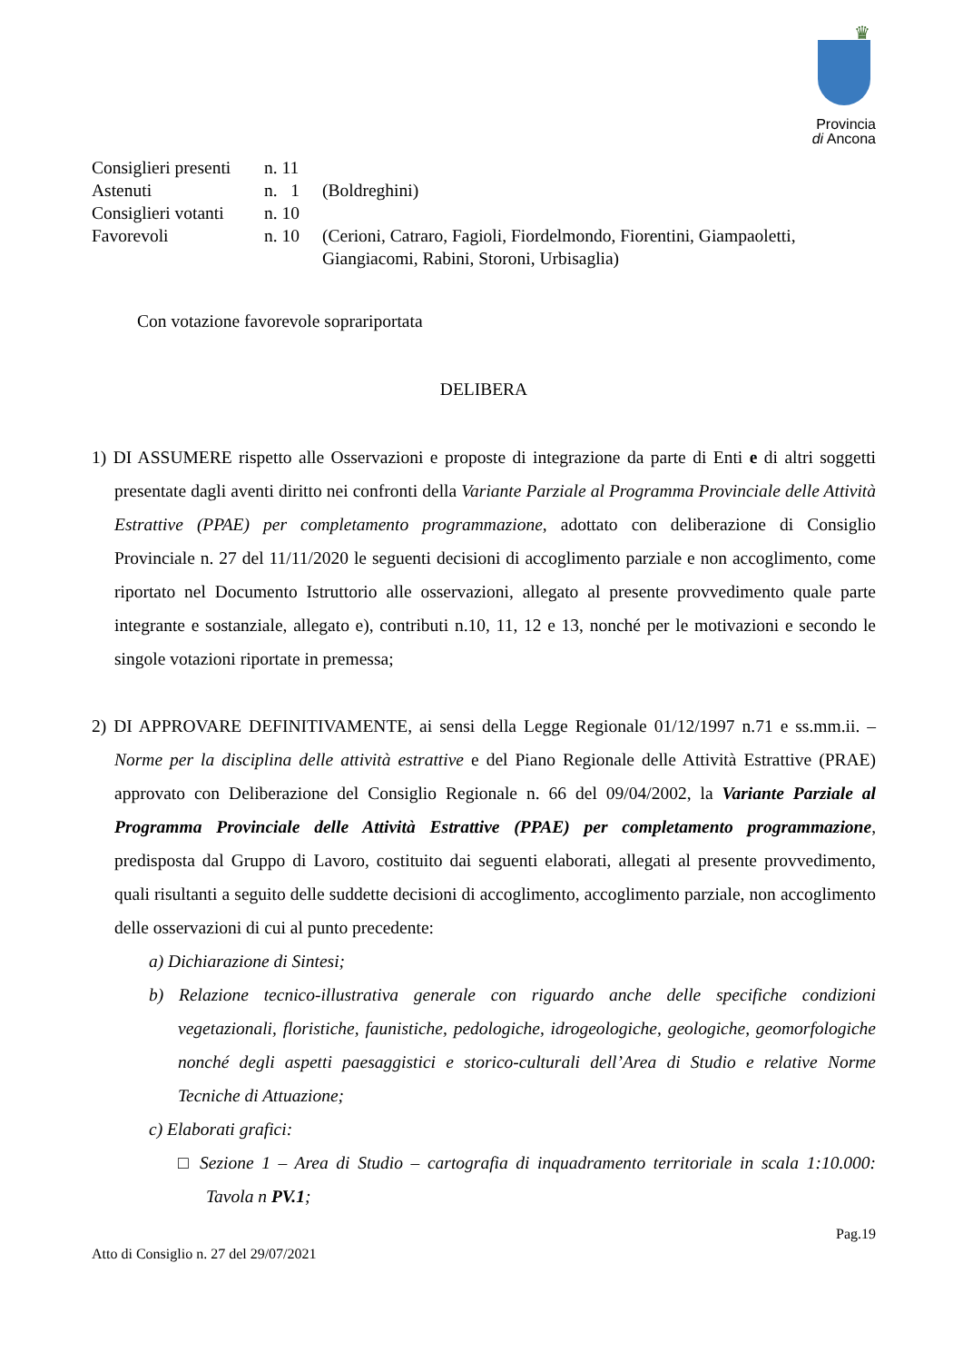♛
Provincia
di Ancona
| Consiglieri presenti | n. 11 | |
| Astenuti | n. 1 | (Boldreghini) |
| Consiglieri votanti | n. 10 | |
| Favorevoli | n. 10 | (Cerioni, Catraro, Fagioli, Fiordelmondo, Fiorentini, Giampaoletti, Giangiacomi, Rabini, Storoni, Urbisaglia) |
Con votazione favorevole soprariportata
DELIBERA
1) DI ASSUMERE rispetto alle Osservazioni e proposte di integrazione da parte di Enti e di altri soggetti presentate dagli aventi diritto nei confronti della Variante Parziale al Programma Provinciale delle Attività Estrattive (PPAE) per completamento programmazione, adottato con deliberazione di Consiglio Provinciale n. 27 del 11/11/2020 le seguenti decisioni di accoglimento parziale e non accoglimento, come riportato nel Documento Istruttorio alle osservazioni, allegato al presente provvedimento quale parte integrante e sostanziale, allegato e), contributi n.10, 11, 12 e 13, nonché per le motivazioni e secondo le singole votazioni riportate in premessa;
2) DI APPROVARE DEFINITIVAMENTE, ai sensi della Legge Regionale 01/12/1997 n.71 e ss.mm.ii. – Norme per la disciplina delle attività estrattive e del Piano Regionale delle Attività Estrattive (PRAE) approvato con Deliberazione del Consiglio Regionale n. 66 del 09/04/2002, la Variante Parziale al Programma Provinciale delle Attività Estrattive (PPAE) per completamento programmazione, predisposta dal Gruppo di Lavoro, costituito dai seguenti elaborati, allegati al presente provvedimento, quali risultanti a seguito delle suddette decisioni di accoglimento, accoglimento parziale, non accoglimento delle osservazioni di cui al punto precedente:
a) Dichiarazione di Sintesi;
b) Relazione tecnico-illustrativa generale con riguardo anche delle specifiche condizioni vegetazionali, floristiche, faunistiche, pedologiche, idrogeologiche, geologiche, geomorfologiche nonché degli aspetti paesaggistici e storico-culturali dell’Area di Studio e relative Norme Tecniche di Attuazione;
c) Elaborati grafici:
□ Sezione 1 – Area di Studio – cartografia di inquadramento territoriale in scala 1:10.000: Tavola n PV.1;
Pag.19
Atto di Consiglio n. 27 del 29/07/2021